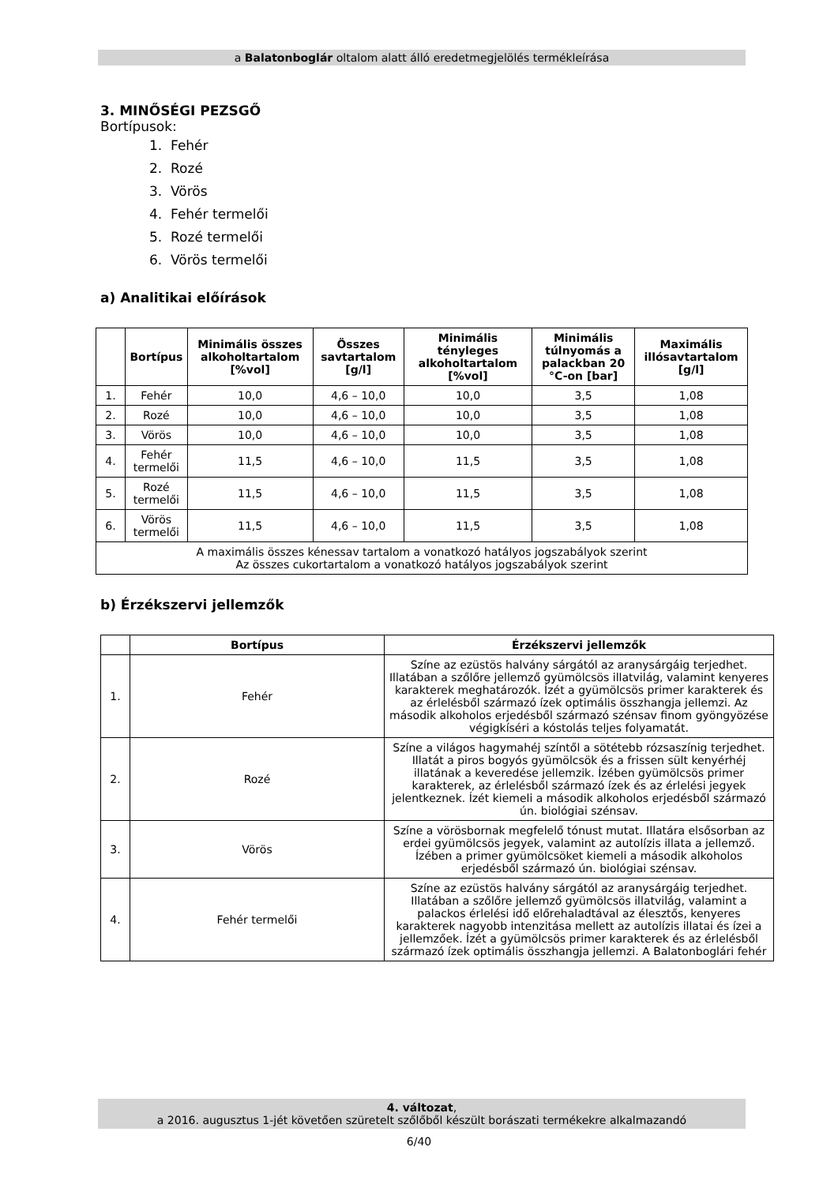a Balatonboglár oltalom alatt álló eredetmegjelölés termékleírása
3. MINŐSÉGI PEZSGŐ
Bortípusok:
1. Fehér
2. Rozé
3. Vörös
4. Fehér termelői
5. Rozé termelői
6. Vörös termelői
a) Analitikai előírások
| | Bortípus | Minimális összes alkoholtartalom [%vol] | Összes savtartalom [g/l] | Minimális tényleges alkoholtartalom [%vol] | Minimális túlnyomás a palackban 20 °C-on [bar] | Maximális illósavtartalom [g/l] |
| --- | --- | --- | --- | --- | --- | --- |
| 1. | Fehér | 10,0 | 4,6 – 10,0 | 10,0 | 3,5 | 1,08 |
| 2. | Rozé | 10,0 | 4,6 – 10,0 | 10,0 | 3,5 | 1,08 |
| 3. | Vörös | 10,0 | 4,6 – 10,0 | 10,0 | 3,5 | 1,08 |
| 4. | Fehér termelői | 11,5 | 4,6 – 10,0 | 11,5 | 3,5 | 1,08 |
| 5. | Rozé termelői | 11,5 | 4,6 – 10,0 | 11,5 | 3,5 | 1,08 |
| 6. | Vörös termelői | 11,5 | 4,6 – 10,0 | 11,5 | 3,5 | 1,08 |
| A maximális összes kénessav tartalom a vonatkozó hatályos jogszabályok szerint Az összes cukortartalom a vonatkozó hatályos jogszabályok szerint | | | | | | |
b) Érzékszervi jellemzők
| | Bortípus | Érzékszervi jellemzők |
| --- | --- | --- |
| 1. | Fehér | Színe az ezüstös halvány sárgától az aranysárgáig terjedhet. Illatában a szőlőre jellemző gyümölcsös illatvilág, valamint kenyeres karakterek meghatározók. Ízét a gyümölcsös primer karakterek és az érlelésből származó ízek optimális összhangja jellemzi. Az második alkoholos erjedésből származó szénsav finom gyöngyözése végigkíséri a kóstolás teljes folyamatát. |
| 2. | Rozé | Színe a világos hagymahéj színtől a sötétebb rózsaszínig terjedhet. Illatát a piros bogyós gyümölcsök és a frissen sült kenyérhéj illatának a keveredése jellemzik. Ízében gyümölcsös primer karakterek, az érlelésből származó ízek és az érlelési jegyek jelentkeznek. Ízét kiemeli a második alkoholos erjedésből származó ún. biológiai szénsav. |
| 3. | Vörös | Színe a vörösbornak megfelelő tónust mutat. Illatára elsősorban az erdei gyümölcsös jegyek, valamint az autolízis illata a jellemző. Ízében a primer gyümölcsöket kiemeli a második alkoholos erjedésből származó ún. biológiai szénsav. |
| 4. | Fehér termelői | Színe az ezüstös halvány sárgától az aranysárgáig terjedhet. Illatában a szőlőre jellemző gyümölcsös illatvilág, valamint a palackos érlelési idő előrehaladtával az élesztős, kenyeres karakterek nagyobb intenzitása mellett az autolízis illatai és ízei a jellemzőek. Ízét a gyümölcsös primer karakterek és az érlelésből származó ízek optimális összhangja jellemzi. A Balatonboglári fehér |
4. változat,
a 2016. augusztus 1-jét követően szüretelt szőlőből készült borászati termékekre alkalmazandó
6/40